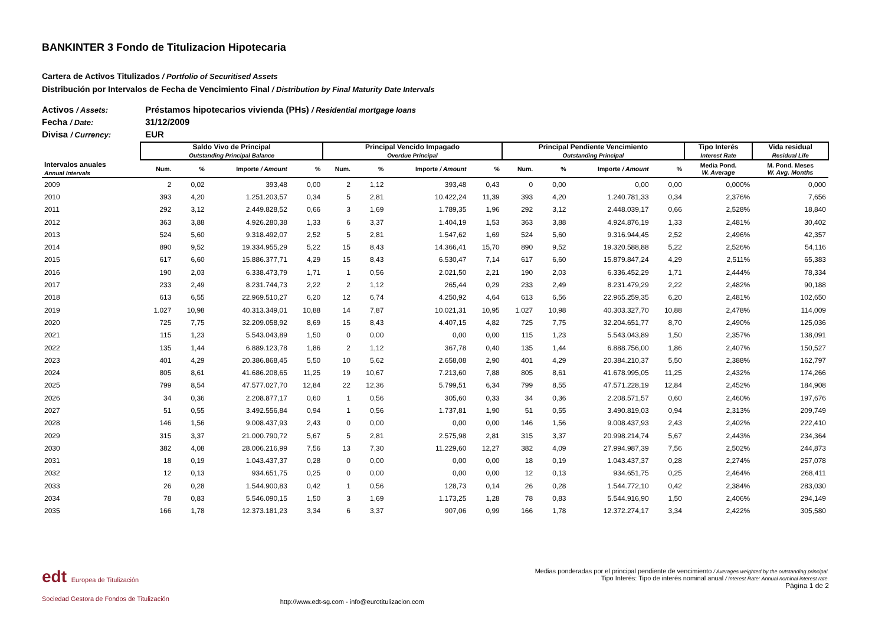BANKINTER 3 Fondo de Titulizacion Hipotecaria
Cartera de Activos Titulizados / Portfolio of Securitised Assets
Distribución por Intervalos de Fecha de Vencimiento Final / Distribution by Final Maturity Date Intervals
Activos / Assets: Préstamos hipotecarios vivienda (PHs) / Residential mortgage loans
Fecha / Date: 31/12/2009
Divisa / Currency: EUR
| | Saldo Vivo de Principal Outstanding Principal Balance | | | | Principal Vencido Impagado Overdue Principal | | | | Principal Pendiente Vencimiento Outstanding Principal | | | | Tipo Interés Interest Rate | Vida residual Residual Life |
| --- | --- | --- | --- | --- | --- | --- | --- | --- | --- | --- | --- | --- | --- | --- |
| Intervalos anuales Annual Intervals | Num. | % | Importe / Amount | % | Num. | % | Importe / Amount | % | Num. | % | Importe / Amount | % | Media Pond. W. Average | M. Pond. Meses W. Avg. Months |
| 2009 | 2 | 0,02 | 393,48 | 0,00 | 2 | 1,12 | 393,48 | 0,43 | 0 | 0,00 | 0,00 | 0,00 | 0,000% | 0,000 |
| 2010 | 393 | 4,20 | 1.251.203,57 | 0,34 | 5 | 2,81 | 10.422,24 | 11,39 | 393 | 4,20 | 1.240.781,33 | 0,34 | 2,376% | 7,656 |
| 2011 | 292 | 3,12 | 2.449.828,52 | 0,66 | 3 | 1,69 | 1.789,35 | 1,96 | 292 | 3,12 | 2.448.039,17 | 0,66 | 2,528% | 18,840 |
| 2012 | 363 | 3,88 | 4.926.280,38 | 1,33 | 6 | 3,37 | 1.404,19 | 1,53 | 363 | 3,88 | 4.924.876,19 | 1,33 | 2,481% | 30,402 |
| 2013 | 524 | 5,60 | 9.318.492,07 | 2,52 | 5 | 2,81 | 1.547,62 | 1,69 | 524 | 5,60 | 9.316.944,45 | 2,52 | 2,496% | 42,357 |
| 2014 | 890 | 9,52 | 19.334.955,29 | 5,22 | 15 | 8,43 | 14.366,41 | 15,70 | 890 | 9,52 | 19.320.588,88 | 5,22 | 2,526% | 54,116 |
| 2015 | 617 | 6,60 | 15.886.377,71 | 4,29 | 15 | 8,43 | 6.530,47 | 7,14 | 617 | 6,60 | 15.879.847,24 | 4,29 | 2,511% | 65,383 |
| 2016 | 190 | 2,03 | 6.338.473,79 | 1,71 | 1 | 0,56 | 2.021,50 | 2,21 | 190 | 2,03 | 6.336.452,29 | 1,71 | 2,444% | 78,334 |
| 2017 | 233 | 2,49 | 8.231.744,73 | 2,22 | 2 | 1,12 | 265,44 | 0,29 | 233 | 2,49 | 8.231.479,29 | 2,22 | 2,482% | 90,188 |
| 2018 | 613 | 6,55 | 22.969.510,27 | 6,20 | 12 | 6,74 | 4.250,92 | 4,64 | 613 | 6,56 | 22.965.259,35 | 6,20 | 2,481% | 102,650 |
| 2019 | 1.027 | 10,98 | 40.313.349,01 | 10,88 | 14 | 7,87 | 10.021,31 | 10,95 | 1.027 | 10,98 | 40.303.327,70 | 10,88 | 2,478% | 114,009 |
| 2020 | 725 | 7,75 | 32.209.058,92 | 8,69 | 15 | 8,43 | 4.407,15 | 4,82 | 725 | 7,75 | 32.204.651,77 | 8,70 | 2,490% | 125,036 |
| 2021 | 115 | 1,23 | 5.543.043,89 | 1,50 | 0 | 0,00 | 0,00 | 0,00 | 115 | 1,23 | 5.543.043,89 | 1,50 | 2,357% | 138,091 |
| 2022 | 135 | 1,44 | 6.889.123,78 | 1,86 | 2 | 1,12 | 367,78 | 0,40 | 135 | 1,44 | 6.888.756,00 | 1,86 | 2,407% | 150,527 |
| 2023 | 401 | 4,29 | 20.386.868,45 | 5,50 | 10 | 5,62 | 2.658,08 | 2,90 | 401 | 4,29 | 20.384.210,37 | 5,50 | 2,388% | 162,797 |
| 2024 | 805 | 8,61 | 41.686.208,65 | 11,25 | 19 | 10,67 | 7.213,60 | 7,88 | 805 | 8,61 | 41.678.995,05 | 11,25 | 2,432% | 174,266 |
| 2025 | 799 | 8,54 | 47.577.027,70 | 12,84 | 22 | 12,36 | 5.799,51 | 6,34 | 799 | 8,55 | 47.571.228,19 | 12,84 | 2,452% | 184,908 |
| 2026 | 34 | 0,36 | 2.208.877,17 | 0,60 | 1 | 0,56 | 305,60 | 0,33 | 34 | 0,36 | 2.208.571,57 | 0,60 | 2,460% | 197,676 |
| 2027 | 51 | 0,55 | 3.492.556,84 | 0,94 | 1 | 0,56 | 1.737,81 | 1,90 | 51 | 0,55 | 3.490.819,03 | 0,94 | 2,313% | 209,749 |
| 2028 | 146 | 1,56 | 9.008.437,93 | 2,43 | 0 | 0,00 | 0,00 | 0,00 | 146 | 1,56 | 9.008.437,93 | 2,43 | 2,402% | 222,410 |
| 2029 | 315 | 3,37 | 21.000.790,72 | 5,67 | 5 | 2,81 | 2.575,98 | 2,81 | 315 | 3,37 | 20.998.214,74 | 5,67 | 2,443% | 234,364 |
| 2030 | 382 | 4,08 | 28.006.216,99 | 7,56 | 13 | 7,30 | 11.229,60 | 12,27 | 382 | 4,09 | 27.994.987,39 | 7,56 | 2,502% | 244,873 |
| 2031 | 18 | 0,19 | 1.043.437,37 | 0,28 | 0 | 0,00 | 0,00 | 0,00 | 18 | 0,19 | 1.043.437,37 | 0,28 | 2,274% | 257,078 |
| 2032 | 12 | 0,13 | 934.651,75 | 0,25 | 0 | 0,00 | 0,00 | 0,00 | 12 | 0,13 | 934.651,75 | 0,25 | 2,464% | 268,411 |
| 2033 | 26 | 0,28 | 1.544.900,83 | 0,42 | 1 | 0,56 | 128,73 | 0,14 | 26 | 0,28 | 1.544.772,10 | 0,42 | 2,384% | 283,030 |
| 2034 | 78 | 0,83 | 5.546.090,15 | 1,50 | 3 | 1,69 | 1.173,25 | 1,28 | 78 | 0,83 | 5.544.916,90 | 1,50 | 2,406% | 294,149 |
| 2035 | 166 | 1,78 | 12.373.181,23 | 3,34 | 6 | 3,37 | 907,06 | 0,99 | 166 | 1,78 | 12.372.274,17 | 3,34 | 2,422% | 305,580 |
edt Europea de Titulización
Sociedad Gestora de Fondos de Titulización
http://www.edt-sg.com - info@eurotitulizacion.com
Medias ponderadas por el principal pendiente de vencimiento / Averages weighted by the outstanding principal.
Tipo Interés: Tipo de interés nominal anual / Interest Rate: Annual nominal interest rate.
Página 1 de 2